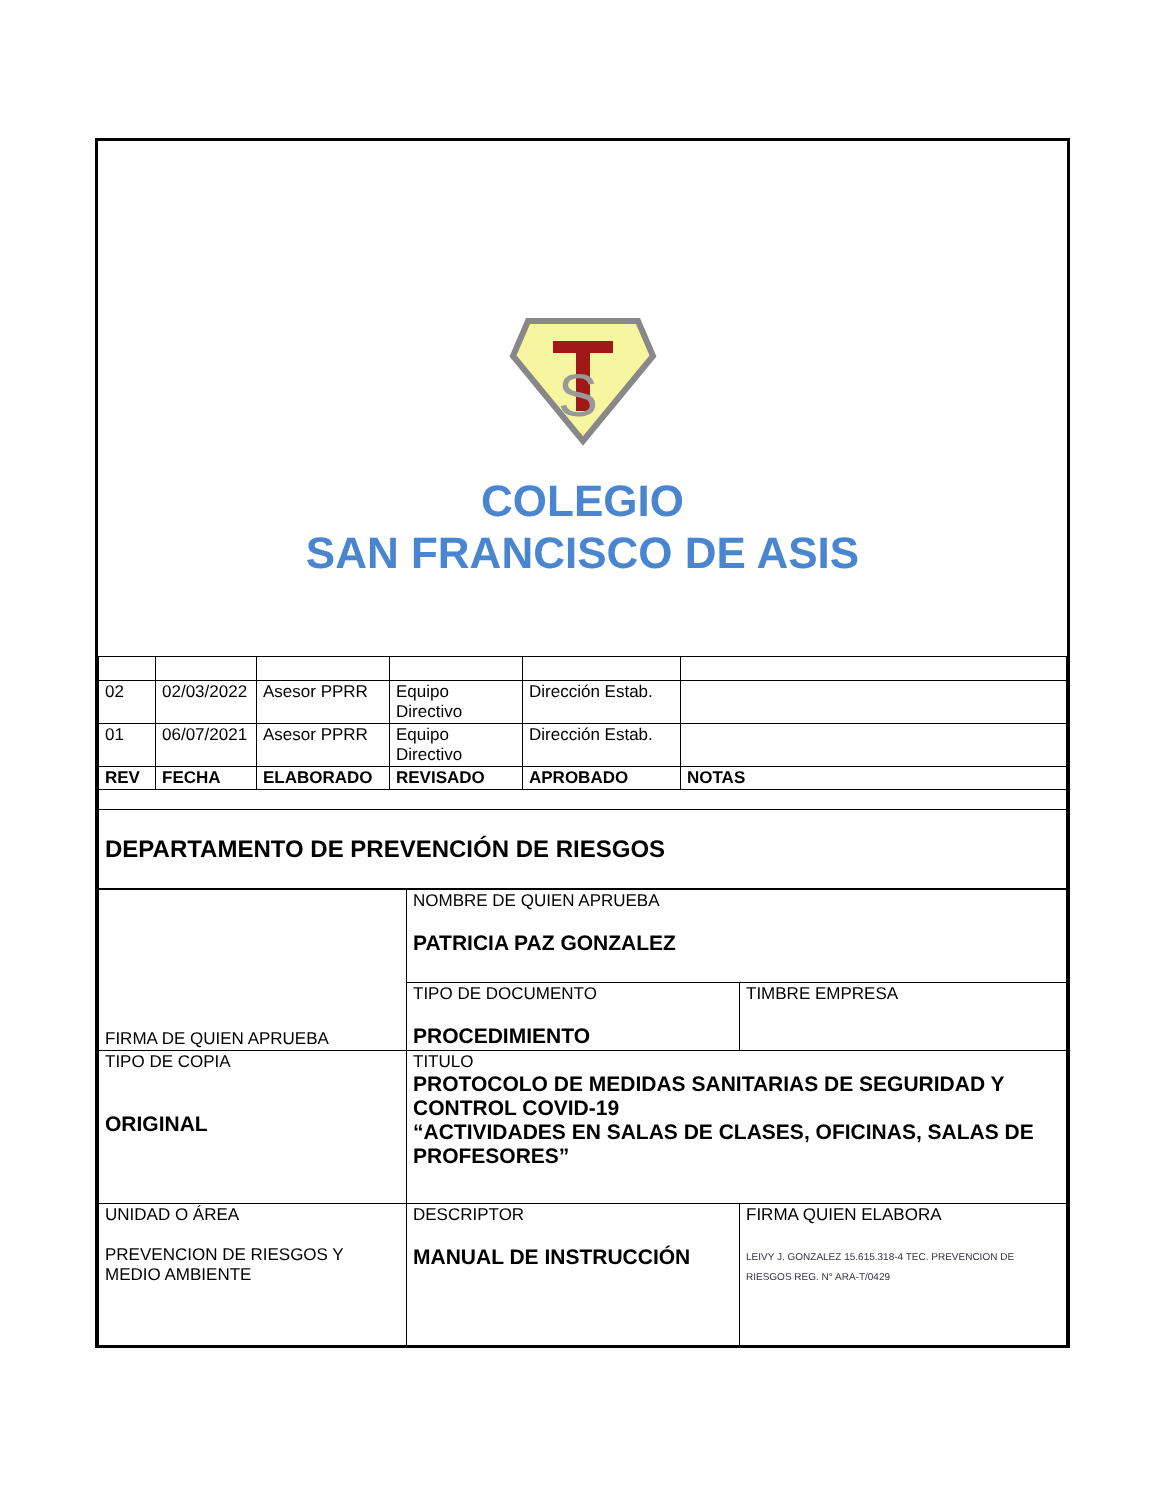S
COLEGIO
SAN FRANCISCO DE ASIS
| 02 | 02/03/2022 | Asesor PPRR | Equipo Directivo | Dirección Estab. | |
| 01 | 06/07/2021 | Asesor PPRR | Equipo Directivo | Dirección Estab. | |
| REV | FECHA | ELABORADO | REVISADO | APROBADO | NOTAS |
| DEPARTAMENTO DE PREVENCIÓN DE RIESGOS | | | | | |
| FIRMA DE QUIEN APRUEBA | NOMBRE DE QUIEN APRUEBA PATRICIA PAZ GONZALEZ | |
| | TIPO DE DOCUMENTO PROCEDIMIENTO | TIMBRE EMPRESA |
| TIPO DE COPIA ORIGINAL | TITULO PROTOCOLO DE MEDIDAS SANITARIAS DE SEGURIDAD Y CONTROL COVID-19 “ACTIVIDADES EN SALAS DE CLASES, OFICINAS, SALAS DE PROFESORES” | |
| UNIDAD O ÁREA PREVENCION DE RIESGOS Y MEDIO AMBIENTE | DESCRIPTOR MANUAL DE INSTRUCCIÓN | FIRMA QUIEN ELABORA LEIVY J. GONZALEZ 15.615.318-4 TEC. PREVENCION DE RIESGOS REG. N° ARA-T/0429 |